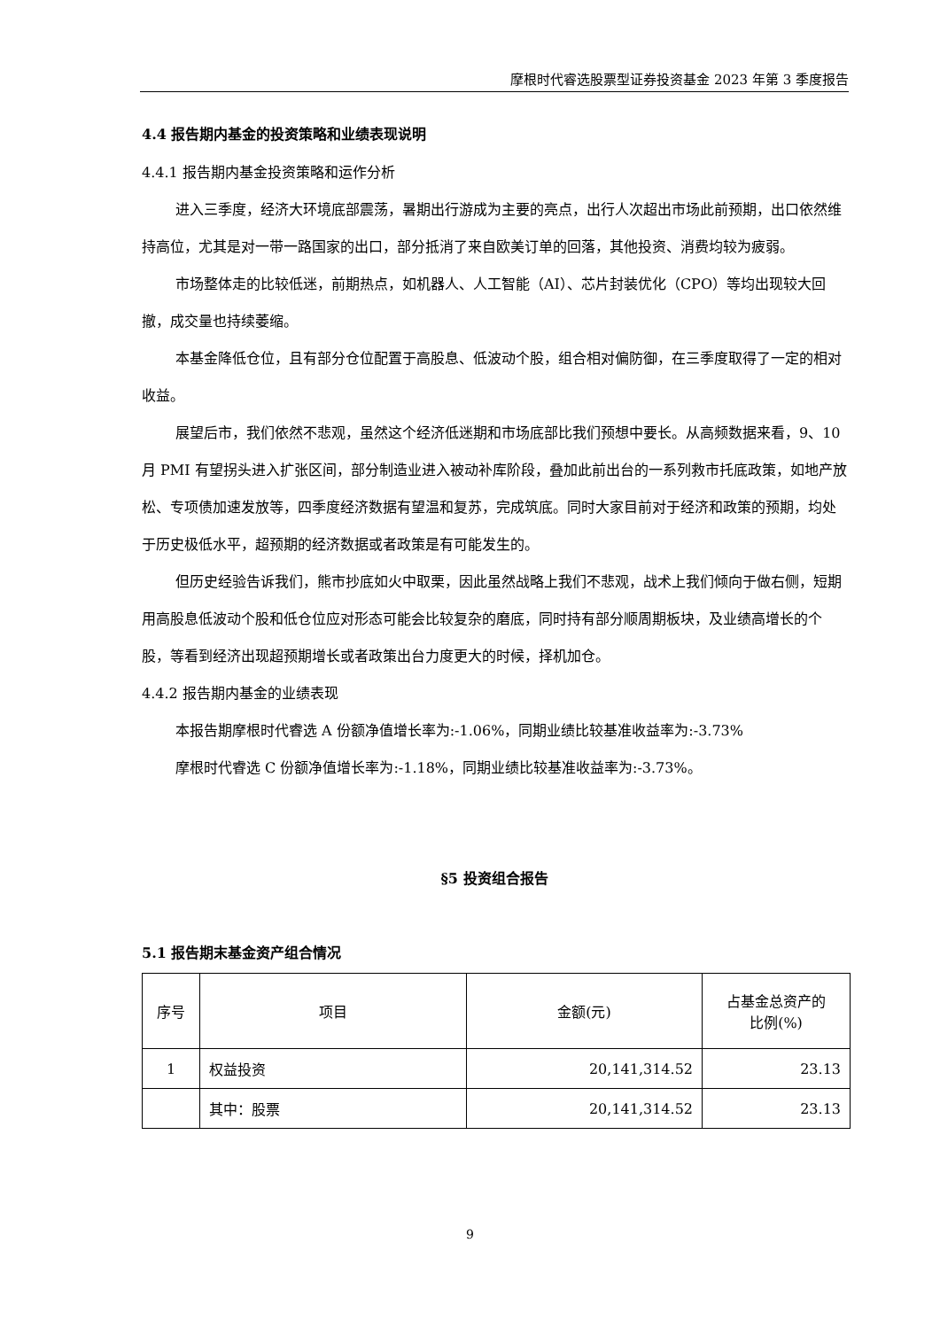摩根时代睿选股票型证券投资基金 2023 年第 3 季度报告
4.4 报告期内基金的投资策略和业绩表现说明
4.4.1 报告期内基金投资策略和运作分析
进入三季度，经济大环境底部震荡，暑期出行游成为主要的亮点，出行人次超出市场此前预期，出口依然维持高位，尤其是对一带一路国家的出口，部分抵消了来自欧美订单的回落，其他投资、消费均较为疲弱。
市场整体走的比较低迷，前期热点，如机器人、人工智能（AI）、芯片封装优化（CPO）等均出现较大回撤，成交量也持续萎缩。
本基金降低仓位，且有部分仓位配置于高股息、低波动个股，组合相对偏防御，在三季度取得了一定的相对收益。
展望后市，我们依然不悲观，虽然这个经济低迷期和市场底部比我们预想中要长。从高频数据来看，9、10 月 PMI 有望拐头进入扩张区间，部分制造业进入被动补库阶段，叠加此前出台的一系列救市托底政策，如地产放松、专项债加速发放等，四季度经济数据有望温和复苏，完成筑底。同时大家目前对于经济和政策的预期，均处于历史极低水平，超预期的经济数据或者政策是有可能发生的。
但历史经验告诉我们，熊市抄底如火中取栗，因此虽然战略上我们不悲观，战术上我们倾向于做右侧，短期用高股息低波动个股和低仓位应对形态可能会比较复杂的磨底，同时持有部分顺周期板块，及业绩高增长的个股，等看到经济出现超预期增长或者政策出台力度更大的时候，择机加仓。
4.4.2 报告期内基金的业绩表现
本报告期摩根时代睿选 A 份额净值增长率为:-1.06%，同期业绩比较基准收益率为:-3.73%
摩根时代睿选 C 份额净值增长率为:-1.18%，同期业绩比较基准收益率为:-3.73%。
§5 投资组合报告
5.1 报告期末基金资产组合情况
| 序号 | 项目 | 金额(元) | 占基金总资产的 比例(%) |
| --- | --- | --- | --- |
| 1 | 权益投资 | 20,141,314.52 | 23.13 |
| | 其中：股票 | 20,141,314.52 | 23.13 |
9